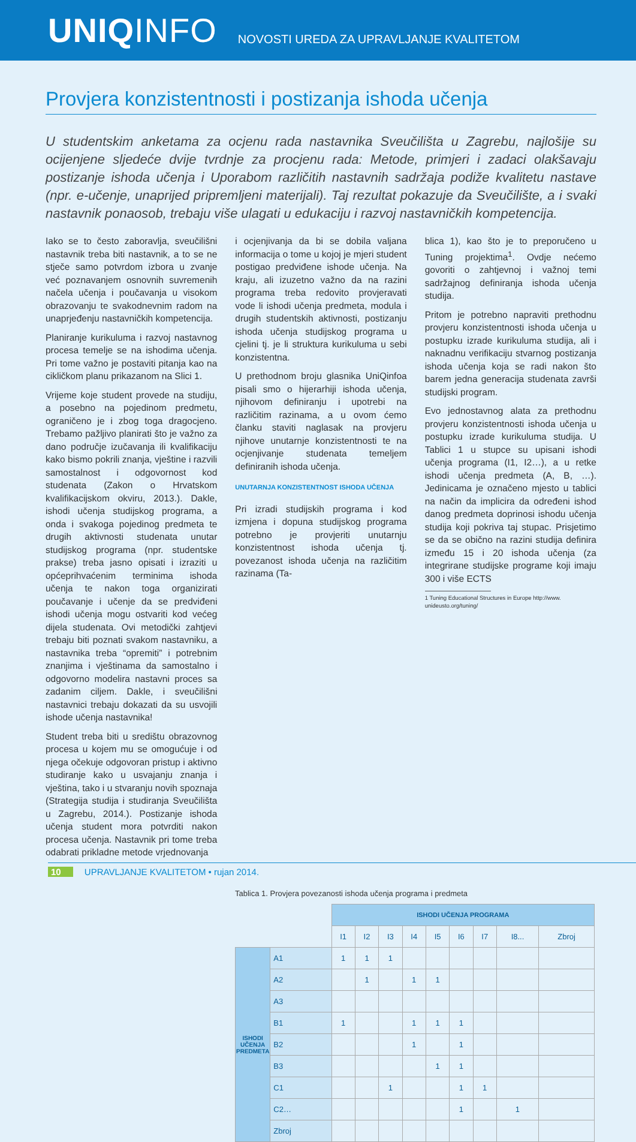UNIQINFO
NOVOSTI UREDA ZA UPRAVLJANJE KVALITETOM
Provjera konzistentnosti i postizanja ishoda učenja
U studentskim anketama za ocjenu rada nastavnika Sveučilišta u Zagrebu, najlošije su ocijenjene sljedeće dvije tvrdnje za procjenu rada: Metode, primjeri i zadaci olakšavaju postizanje ishoda učenja i Uporabom različitih nastavnih sadržaja podiže kvalitetu nastave (npr. e-učenje, unaprijed pripremljeni materijali). Taj rezultat pokazuje da Sveučilište, a i svaki nastavnik ponaosob, trebaju više ulagati u edukaciju i razvoj nastavničkih kompetencija.
Iako se to često zaboravlja, sveučilišni nastavnik treba biti nastavnik, a to se ne stječe samo potvrdom izbora u zvanje već poznavanjem osnovnih suvremenih načela učenja i poučavanja u visokom obrazovanju te svakodnevnim radom na unaprjeđenju nastavničkih kompetencija.
Planiranje kurikuluma i razvoj nastavnog procesa temelje se na ishodima učenja. Pri tome važno je postaviti pitanja kao na cikličkom planu prikazanom na Slici 1.
Vrijeme koje student provede na studiju, a posebno na pojedinom predmetu, ograničeno je i zbog toga dragocjeno. Trebamo pažljivo planirati što je važno za dano područje izučavanja ili kvalifikaciju kako bismo pokrili znanja, vještine i razvili samostalnost i odgovornost kod studenata (Zakon o Hrvatskom kvalifikacijskom okviru, 2013.). Dakle, ishodi učenja studijskog programa, a onda i svakoga pojedinog predmeta te drugih aktivnosti studenata unutar studijskog programa (npr. studentske prakse) treba jasno opisati i izraziti u općeprihvaćenim terminima ishoda učenja te nakon toga organizirati poučavanje i učenje da se predviđeni ishodi učenja mogu ostvariti kod većeg dijela studenata. Ovi metodički zahtjevi trebaju biti poznati svakom nastavniku, a nastavnika treba “opremiti” i potrebnim znanjima i vještinama da samostalno i odgovorno modelira nastavni proces sa zadanim ciljem. Dakle, i sveučilišni nastavnici trebaju dokazati da su usvojili ishode učenja nastavnika!
Student treba biti u središtu obrazovnog procesa u kojem mu se omogućuje i od njega očekuje odgovoran pristup i aktivno studiranje kako u usvajanju znanja i vještina, tako i u stvaranju novih spoznaja (Strategija studija i studiranja Sveučilišta u Zagrebu, 2014.). Postizanje ishoda učenja student mora potvrditi nakon procesa učenja. Nastavnik pri tome treba odabrati prikladne metode vrjednovanja
i ocjenjivanja da bi se dobila valjana informacija o tome u kojoj je mjeri student postigao predviđene ishode učenja. Na kraju, ali izuzetno važno da na razini programa treba redovito provjeravati vode li ishodi učenja predmeta, modula i drugih studentskih aktivnosti, postizanju ishoda učenja studijskog programa u cjelini tj. je li struktura kurikuluma u sebi konzistentna.
U prethodnom broju glasnika UniQinfoa pisali smo o hijerarhiji ishoda učenja, njihovom definiranju i upotrebi na različitim razinama, a u ovom ćemo članku staviti naglasak na provjeru njihove unutarnje konzistentnosti te na ocjenjivanje studenata temeljem definiranih ishoda učenja.
UNUTARNJA KONZISTENTNOST ISHODA UČENJA
Pri izradi studijskih programa i kod izmjena i dopuna studijskog programa potrebno je provjeriti unutarnju konzistentnost ishoda učenja tj. povezanost ishoda učenja na različitim razinama (Ta-
blica 1), kao što je to preporučeno u Tuning projektima<sup>1</sup>. Ovdje nećemo govoriti o zahtjevnoj i važnoj temi sadržajnog definiranja ishoda učenja studija.
Pritom je potrebno napraviti prethodnu provjeru konzistentnosti ishoda učenja u postupku izrade kurikuluma studija, ali i naknadnu verifikaciju stvarnog postizanja ishoda učenja koja se radi nakon što barem jedna generacija studenata završi studijski program.
Evo jednostavnog alata za prethodnu provjeru konzistentnosti ishoda učenja u postupku izrade kurikuluma studija. U Tablici 1 u stupce su upisani ishodi učenja programa (I1, I2…), a u retke ishodi učenja predmeta (A, B, …). Jedinicama je označeno mjesto u tablici na način da implicira da određeni ishod danog predmeta doprinosi ishodu učenja studija koji pokriva taj stupac. Prisjetimo se da se obično na razini studija definira između 15 i 20 ishoda učenja (za integrirane studijske programe koji imaju 300 i više ECTS
1 Tuning Educational Structures in Europe http://www.
unideusto.org/tuning/
Tablica 1. Provjera povezanosti ishoda učenja programa i predmeta
| | | ISHODI UČENJA PROGRAMA | | | | | | | | |
| --- | --- | --- | --- | --- | --- | --- | --- | --- | --- | --- |
| | | I1 | I2 | I3 | I4 | I5 | I6 | I7 | I8... | Zbroj |
| ISHODI UČENJA PREDMETA | A1 | 1 | 1 | 1 | | | | | | |
| | A2 | | 1 | | 1 | 1 | | | | |
| | A3 | | | | | | | | | |
| | B1 | 1 | | | 1 | 1 | 1 | | | |
| | B2 | | | | 1 | | 1 | | | |
| | B3 | | | | | 1 | 1 | | | |
| | C1 | | | 1 | | | 1 | 1 | | |
| | C2… | | | | | | 1 | | 1 | |
| | Zbroj | | | | | | | | | |
10 UPRAVLJANJE KVALITETOM • rujan 2014.